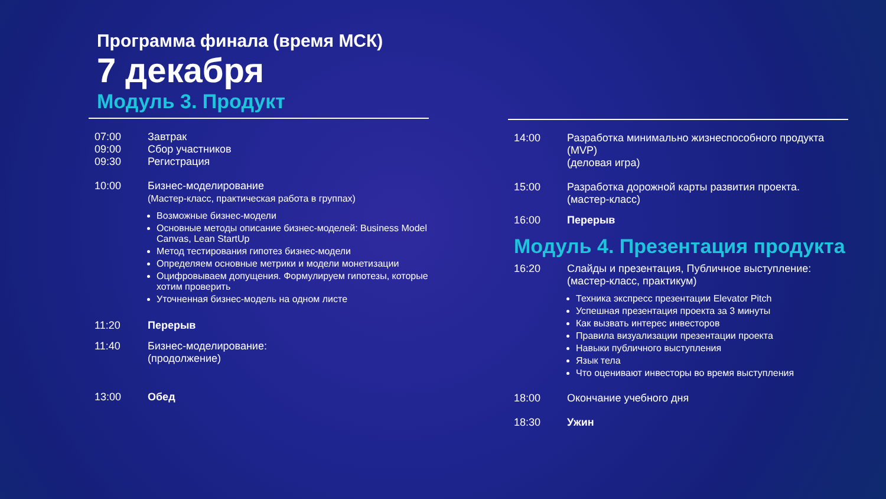Программа финала (время МСК)
7 декабря
Модуль 3. Продукт
07:00
09:00
09:30
Завтрак
Сбор участников
Регистрация
10:00 Бизнес-моделирование
(Мастер-класс, практическая работа в группах)
Возможные бизнес-модели
Основные методы описание бизнес-моделей: Business Model Canvas, Lean StartUp
Метод тестирования гипотез бизнес-модели
Определяем основные метрики и модели монетизации
Оцифровываем допущения. Формулируем гипотезы, которые хотим проверить
Уточненная бизнес-модель на одном листе
11:20 Перерыв
11:40 Бизнес-моделирование:
(продолжение)
13:00 Обед
14:00 Разработка минимально жизнеспособного продукта (MVP)
(деловая игра)
15:00 Разработка дорожной карты развития проекта.
(мастер-класс)
16:00 Перерыв
Модуль 4. Презентация продукта
16:20 Слайды и презентация, Публичное выступление:
(мастер-класс, практикум)
Техника экспресс презентации Elevator Pitch
Успешная презентация проекта за 3 минуты
Как вызвать интерес инвесторов
Правила визуализации презентации проекта
Навыки публичного выступления
Язык тела
Что оценивают инвесторы во время выступления
18:00 Окончание учебного дня
18:30 Ужин